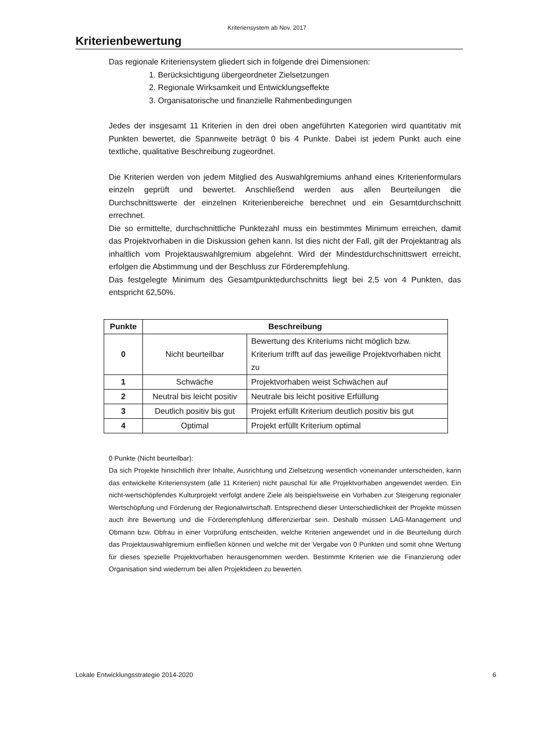Kriteriensystem ab Nov. 2017
Kriterienbewertung
Das regionale Kriteriensystem gliedert sich in folgende drei Dimensionen:
1. Berücksichtigung übergeordneter Zielsetzungen
2. Regionale Wirksamkeit und Entwicklungseffekte
3. Organisatorische und finanzielle Rahmenbedingungen
Jedes der insgesamt 11 Kriterien in den drei oben angeführten Kategorien wird quantitativ mit Punkten bewertet, die Spannweite beträgt 0 bis 4 Punkte. Dabei ist jedem Punkt auch eine textliche, qualitative Beschreibung zugeordnet.
Die Kriterien werden von jedem Mitglied des Auswahlgremiums anhand eines Kriterienformulars einzeln geprüft und bewertet. Anschließend werden aus allen Beurteilungen die Durchschnittswerte der einzelnen Kriterienbereiche berechnet und ein Gesamtdurchschnitt errechnet.
Die so ermittelte, durchschnittliche Punktezahl muss ein bestimmtes Minimum erreichen, damit das Projektvorhaben in die Diskussion gehen kann. Ist dies nicht der Fall, gilt der Projektantrag als inhaltlich vom Projektauswahlgremium abgelehnt. Wird der Mindestdurchschnittswert erreicht, erfolgen die Abstimmung und der Beschluss zur Förderempfehlung.
Das festgelegte Minimum des Gesamtpunktedurchschnitts liegt bei 2,5 von 4 Punkten, das entspricht 62,50%.
| Punkte | Beschreibung | |
| --- | --- | --- |
| 0 | Nicht beurteilbar | Bewertung des Kriteriums nicht möglich bzw. Kriterium trifft auf das jeweilige Projektvorhaben nicht zu |
| 1 | Schwäche | Projektvorhaben weist Schwächen auf |
| 2 | Neutral bis leicht positiv | Neutrale bis leicht positive Erfüllung |
| 3 | Deutlich positiv bis gut | Projekt erfüllt Kriterium deutlich positiv bis gut |
| 4 | Optimal | Projekt erfüllt Kriterium optimal |
0 Punkte (Nicht beurteilbar):
Da sich Projekte hinsichtlich ihrer Inhalte, Ausrichtung und Zielsetzung wesentlich voneinander unterscheiden, kann das entwickelte Kriteriensystem (alle 11 Kriterien) nicht pauschal für alle Projektvorhaben angewendet werden. Ein nicht-wertschöpfendes Kulturprojekt verfolgt andere Ziele als beispielsweise ein Vorhaben zur Steigerung regionaler Wertschöpfung und Förderung der Regionalwirtschaft. Entsprechend dieser Unterschiedlichkeit der Projekte müssen auch ihre Bewertung und die Förderempfehlung differenzierbar sein. Deshalb müssen LAG-Management und Obmann bzw. Obfrau in einer Vorprüfung entscheiden, welche Kriterien angewendet und in die Beurteilung durch das Projektauswahlgremium einfließen können und welche mit der Vergabe von 0 Punkten und somit ohne Wertung für dieses spezielle Projektvorhaben herausgenommen werden. Bestimmte Kriterien wie die Finanzierung oder Organisation sind wiederrum bei allen Projektideen zu bewerten.
Lokale Entwicklungsstrategie 2014-2020 6